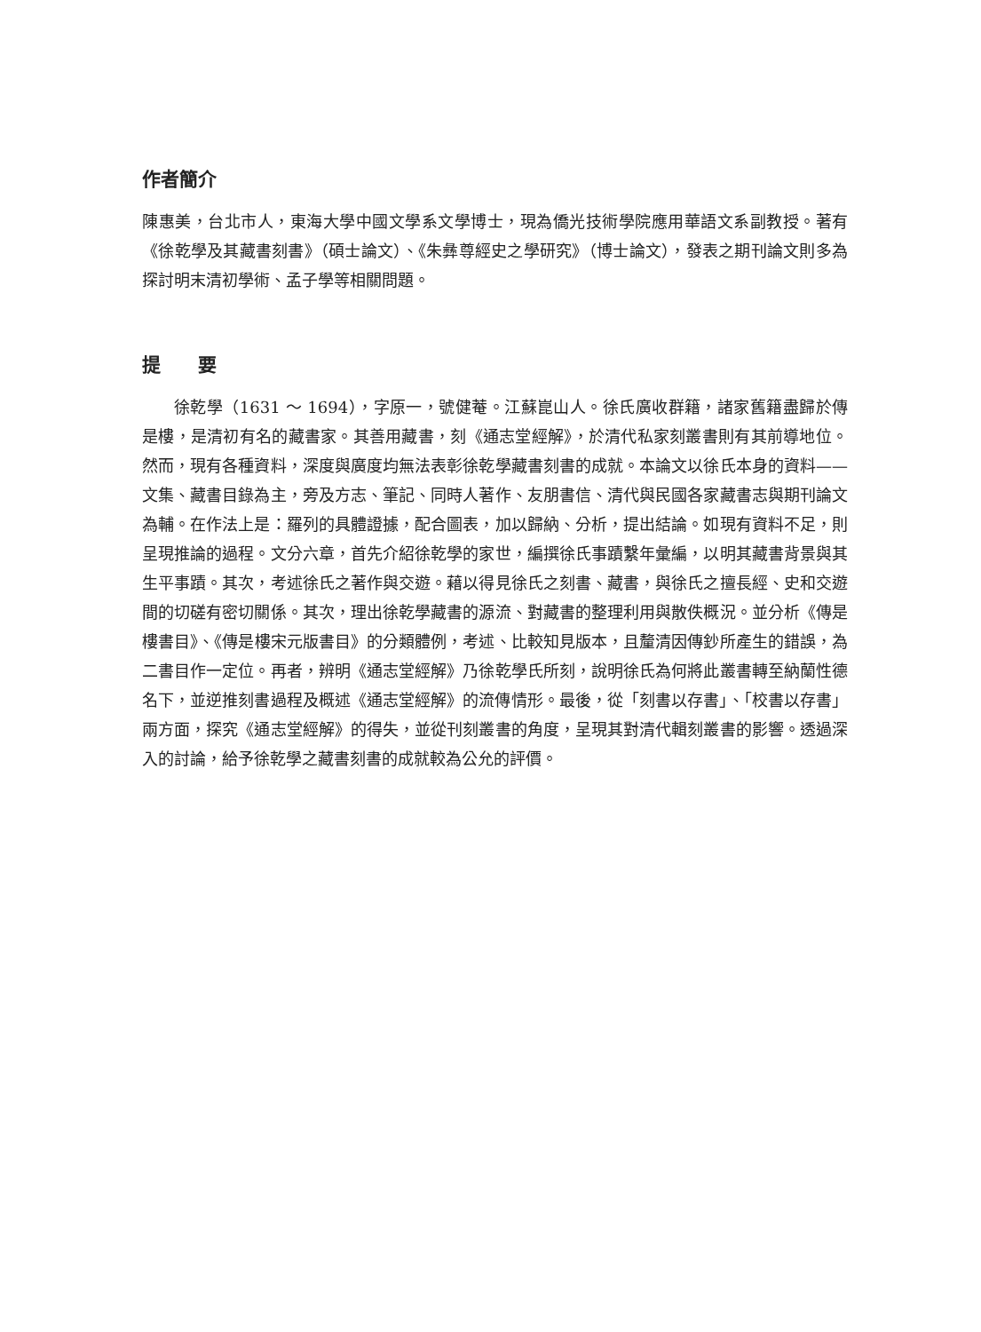作者簡介
陳惠美，台北市人，東海大學中國文學系文學博士，現為僑光技術學院應用華語文系副教授。著有《徐乾學及其藏書刻書》（碩士論文）、《朱彝尊經史之學研究》（博士論文），發表之期刊論文則多為探討明末清初學術、孟子學等相關問題。
提　　要
徐乾學（1631 ～ 1694），字原一，號健菴。江蘇崑山人。徐氏廣收群籍，諸家舊籍盡歸於傳是樓，是清初有名的藏書家。其善用藏書，刻《通志堂經解》，於清代私家刻叢書則有其前導地位。然而，現有各種資料，深度與廣度均無法表彰徐乾學藏書刻書的成就。本論文以徐氏本身的資料——文集、藏書目錄為主，旁及方志、筆記、同時人著作、友朋書信、清代與民國各家藏書志與期刊論文為輔。在作法上是：羅列的具體證據，配合圖表，加以歸納、分析，提出結論。如現有資料不足，則呈現推論的過程。文分六章，首先介紹徐乾學的家世，編撰徐氏事蹟繫年彙編，以明其藏書背景與其生平事蹟。其次，考述徐氏之著作與交遊。藉以得見徐氏之刻書、藏書，與徐氏之擅長經、史和交遊間的切磋有密切關係。其次，理出徐乾學藏書的源流、對藏書的整理利用與散佚概況。並分析《傳是樓書目》、《傳是樓宋元版書目》的分類體例，考述、比較知見版本，且釐清因傳鈔所產生的錯誤，為二書目作一定位。再者，辨明《通志堂經解》乃徐乾學氏所刻，說明徐氏為何將此叢書轉至納蘭性德名下，並逆推刻書過程及概述《通志堂經解》的流傳情形。最後，從「刻書以存書」、「校書以存書」兩方面，探究《通志堂經解》的得失，並從刊刻叢書的角度，呈現其對清代輯刻叢書的影響。透過深入的討論，給予徐乾學之藏書刻書的成就較為公允的評價。